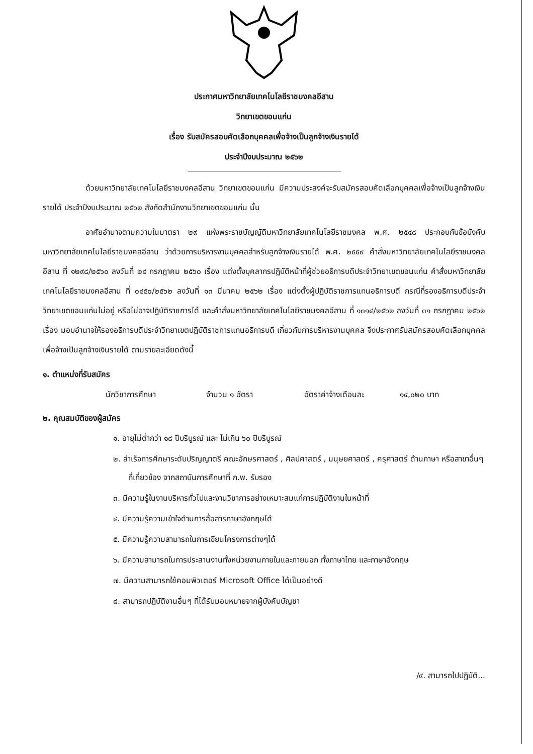ประกาศมหาวิทยาลัยเทคโนโลยีราชมงคลอีสาน
วิทยาเขตขอนแก่น
เรื่อง รับสมัครสอบคัดเลือกบุคคลเพื่อจ้างเป็นลูกจ้างเงินรายได้
ประจำปีงบประมาณ ๒๕๖๒
ด้วยมหาวิทยาลัยเทคโนโลยีราชมงคลอีสาน วิทยาเขตขอนแก่น มีความประสงค์จะรับสมัครสอบคัดเลือกบุคคลเพื่อจ้างเป็นลูกจ้างเงินรายได้ ประจำปีงบประมาณ ๒๕๖๒ สังกัดสำนักงานวิทยาเขตขอนแก่น นั้น
อาศัยอำนาจตามความในมาตรา ๒๙ แห่งพระราชบัญญัติมหาวิทยาลัยเทคโนโลยีราชมงคล พ.ศ. ๒๕๔๘ ประกอบกับข้อบังคับมหาวิทยาลัยเทคโนโลยีราชมงคลอีสาน ว่าด้วยการบริหารงานบุคคลสำหรับลูกจ้างเงินรายได้ พ.ศ. ๒๕๕๙ คำสั่งมหาวิทยาลัยเทคโนโลยีราชมงคลอีสาน ที่ ๑๒๙๘/๒๕๖๐ ลงวันที่ ๒๔ กรกฎาคม ๒๕๖๐ เรื่อง แต่งตั้งบุคลากรปฏิบัติหน้าที่ผู้ช่วยอธิการบดีประจำวิทยาเขตขอนแก่น คำสั่งมหาวิทยาลัยเทคโนโลยีราชมงคลอีสาน ที่ ๐๔๕๐/๒๕๖๒ ลงวันที่ ๑๓ มีนาคม ๒๕๖๒ เรื่อง แต่งตั้งผู้ปฏิบัติราชการแทนอธิการบดี กรณีที่รองอธิการบดีประจำวิทยาเขตขอนแก่นไม่อยู่ หรือไม่อาจปฏิบัติราชการได้ และคำสั่งมหาวิทยาลัยเทคโนโลยีราชมงคลอีสาน ที่ ๑๓๑๔/๒๕๖๒ ลงวันที่ ๓๑ กรกฎาคม ๒๕๖๒ เรื่อง มอบอำนาจให้รองอธิการบดีประจำวิทยาเขตปฏิบัติราชการแทนอธิการบดี เกี่ยวกับการบริหารงานบุคคล จึงประกาศรับสมัครสอบคัดเลือกบุคคลเพื่อจ้างเป็นลูกจ้างเงินรายได้ ตามรายละเอียดดังนี้
๑. ตำแหน่งที่รับสมัคร
นักวิชาการศึกษา จำนวน ๑ อัตรา อัตราค่าจ้างเดือนละ ๑๔,๐๒๐ บาท
๒. คุณสมบัติของผู้สมัคร
๑. อายุไม่ต่ำกว่า ๑๘ ปีบริบูรณ์ และ ไม่เกิน ๖๐ ปีบริบูรณ์
๒. สำเร็จการศึกษาระดับปริญญาตรี คณะอักษรศาสตร์ , ศิลปศาสตร์ , มนุษยศาสตร์ , ครุศาสตร์ ด้านภาษา หรือสาขาอื่นๆ ที่เกี่ยวข้อง จากสถาบันการศึกษาที่ ก.พ. รับรอง
๓. มีความรู้ในงานบริหารทั่วไปและงานวิชาการอย่างเหมาะสมแก่การปฏิบัติงานในหน้าที่
๔. มีความรู้ความเข้าใจด้านการสื่อสารภาษาอังกฤษได้
๕. มีความรู้ความสามารถในการเขียนโครงการต่างๆได้
๖. มีความสามารถในการประสานงานทั้งหน่วยงานภายในและภายนอก ทั้งภาษาไทย และภาษาอังกฤษ
๗. มีความสามารถใช้คอมพิวเตอร์ Microsoft Office ได้เป็นอย่างดี
๘. สามารถปฏิบัติงานอื่นๆ ที่ได้รับมอบหมายจากผู้บังคับบัญชา
/๙. สามารถไปปฏิบัติ...